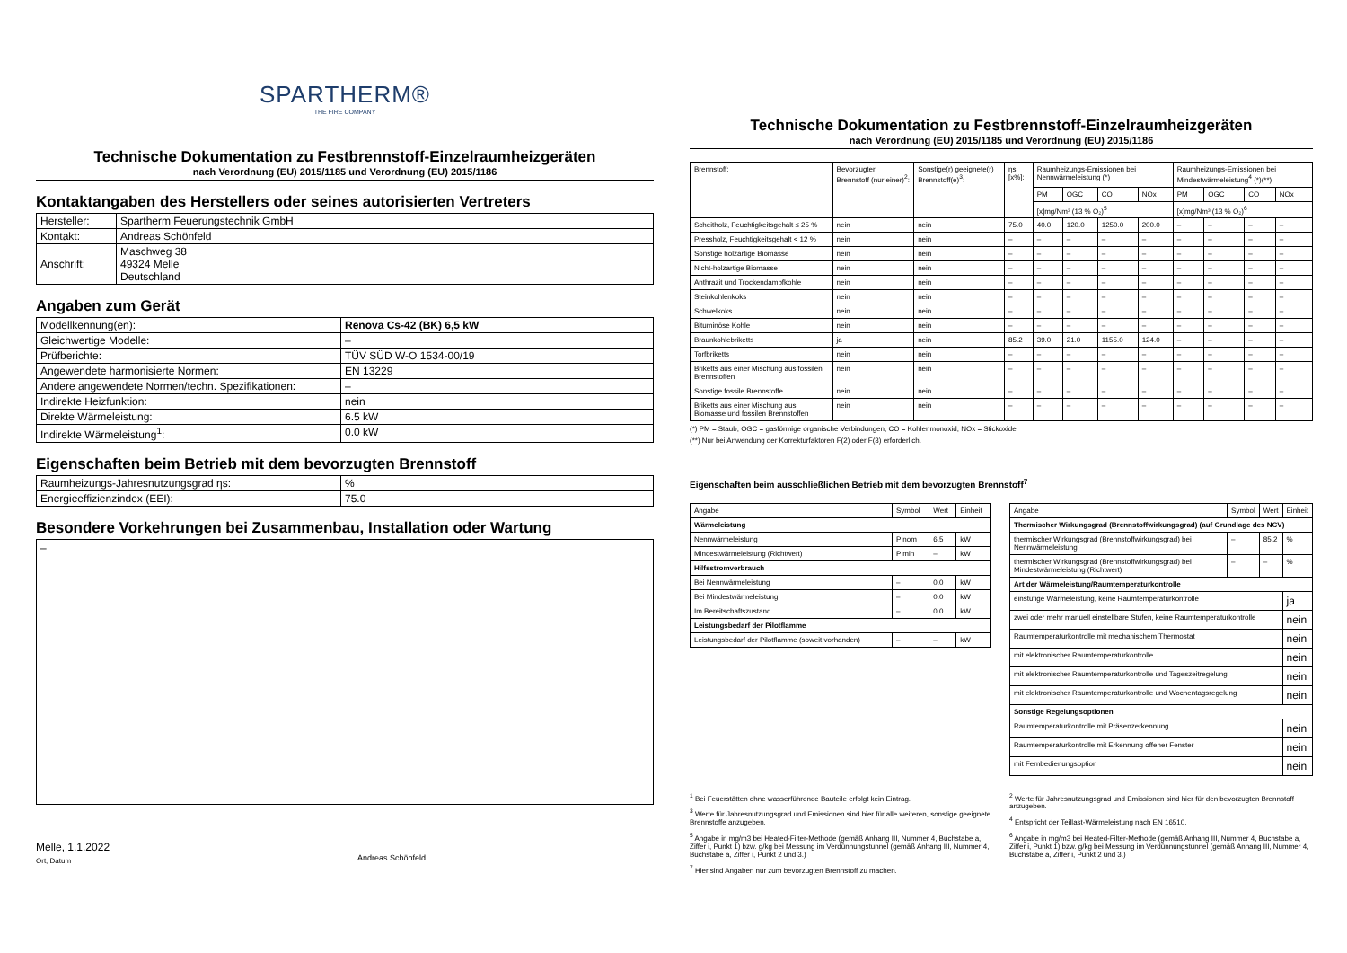SPARTHERM®
THE FIRE COMPANY
Technische Dokumentation zu Festbrennstoff-Einzelraumheizgeräten
nach Verordnung (EU) 2015/1185 und Verordnung (EU) 2015/1186
Kontaktangaben des Herstellers oder seines autorisierten Vertreters
| Hersteller: | Spartherm Feuerungstechnik GmbH |
| Kontakt: | Andreas Schönfeld |
| Anschrift: | Maschweg 38 49324 Melle Deutschland |
Angaben zum Gerät
| Modellkennung(en): | Renova Cs-42 (BK) 6,5 kW |
| Gleichwertige Modelle: | – |
| Prüfberichte: | TÜV SÜD W-O 1534-00/19 |
| Angewendete harmonisierte Normen: | EN 13229 |
| Andere angewendete Normen/techn. Spezifikationen: | – |
| Indirekte Heizfunktion: | nein |
| Direkte Wärmeleistung: | 6.5 kW |
| Indirekte Wärmeleistung<sup>1</sup>: | 0.0 kW |
Eigenschaften beim Betrieb mit dem bevorzugten Brennstoff
| Raumheizungs-Jahresnutzungsgrad ηs: | % |
| Energieeffizienzindex (EEI): | 75.0 |
Besondere Vorkehrungen bei Zusammenbau, Installation oder Wartung
–
Melle, 1.1.2022
Ort, Datum
Andreas Schönfeld
Technische Dokumentation zu Festbrennstoff-Einzelraumheizgeräten
nach Verordnung (EU) 2015/1185 und Verordnung (EU) 2015/1186
| Brennstoff: | Bevorzugter Brennstoff (nur einer)<sup>2</sup>: | Sonstige(r) geeignete(r) Brennstoff(e)<sup>3</sup>: | ηs [x%]: | Raumheizungs-Emissionen bei Nennwärmeleistung (*) | | | | Raumheizungs-Emissionen bei Mindestwärmeleistung<sup>4</sup> (*)(**) | | | |
| --- | --- | --- | --- | --- | --- | --- | --- | --- | --- | --- | --- |
| | | | | PM | OGC | CO | NOx | PM | OGC | CO | NOx |
| | | | | [x]mg/Nm³ (13 % O₂)<sup>5</sup> | | | | [x]mg/Nm³ (13 % O₂)<sup>6</sup> | | | |
| Scheitholz, Feuchtigkeitsgehalt ≤ 25 % | nein | nein | 75.0 | 40.0 | 120.0 | 1250.0 | 200.0 | – | – | – | – |
| Pressholz, Feuchtigkeitsgehalt < 12 % | nein | nein | – | – | – | – | – | – | – | – | – |
| Sonstige holzartige Biomasse | nein | nein | – | – | – | – | – | – | – | – | – |
| Nicht-holzartige Biomasse | nein | nein | – | – | – | – | – | – | – | – | – |
| Anthrazit und Trockendampfkohle | nein | nein | – | – | – | – | – | – | – | – | – |
| Steinkohlenkoks | nein | nein | – | – | – | – | – | – | – | – | – |
| Schwelkoks | nein | nein | – | – | – | – | – | – | – | – | – |
| Bituminöse Kohle | nein | nein | – | – | – | – | – | – | – | – | – |
| Braunkohlebriketts | ja | nein | 85.2 | 39.0 | 21.0 | 1155.0 | 124.0 | – | – | – | – |
| Torfbriketts | nein | nein | – | – | – | – | – | – | – | – | – |
| Briketts aus einer Mischung aus fossilen Brennstoffen | nein | nein | – | – | – | – | – | – | – | – | – |
| Sonstige fossile Brennstoffe | nein | nein | – | – | – | – | – | – | – | – | – |
| Briketts aus einer Mischung aus Biomasse und fossilen Brennstoffen | nein | nein | – | – | – | – | – | – | – | – | – |
(*) PM = Staub, OGC = gasförmige organische Verbindungen, CO = Kohlenmonoxid, NOx = Stickoxide
(**) Nur bei Anwendung der Korrekturfaktoren F(2) oder F(3) erforderlich.
Eigenschaften beim ausschließlichen Betrieb mit dem bevorzugten Brennstoff<sup>7</sup>
| Angabe | Symbol | Wert | Einheit |
| --- | --- | --- | --- |
| Wärmeleistung | | | |
| Nennwärmeleistung | P nom | 6.5 | kW |
| Mindestwärmeleistung (Richtwert) | P min | – | kW |
| Hilfsstromverbrauch | | | |
| Bei Nennwärmeleistung | – | 0.0 | kW |
| Bei Mindestwärmeleistung | – | 0.0 | kW |
| Im Bereitschaftszustand | – | 0.0 | kW |
| Leistungsbedarf der Pilotflamme | | | |
| Leistungsbedarf der Pilotflamme (soweit vorhanden) | – | – | kW |
| Angabe | Symbol | Wert | Einheit |
| --- | --- | --- | --- |
| Thermischer Wirkungsgrad (Brennstoffwirkungsgrad) (auf Grundlage des NCV) | | | |
| thermischer Wirkungsgrad (Brennstoffwirkungsgrad) bei Nennwärmeleistung | – | 85.2 | % |
| thermischer Wirkungsgrad (Brennstoffwirkungsgrad) bei Mindestwärmeleistung (Richtwert) | – | – | % |
| Art der Wärmeleistung/Raumtemperaturkontrolle | | | |
| einstufige Wärmeleistung, keine Raumtemperaturkontrolle | | | ja |
| zwei oder mehr manuell einstellbare Stufen, keine Raumtemperaturkontrolle | | | nein |
| Raumtemperaturkontrolle mit mechanischem Thermostat | | | nein |
| mit elektronischer Raumtemperaturkontrolle | | | nein |
| mit elektronischer Raumtemperaturkontrolle und Tageszeitregelung | | | nein |
| mit elektronischer Raumtemperaturkontrolle und Wochentagsregelung | | | nein |
| Sonstige Regelungsoptionen | | | |
| Raumtemperaturkontrolle mit Präsenzerkennung | | | nein |
| Raumtemperaturkontrolle mit Erkennung offener Fenster | | | nein |
| mit Fernbedienungsoption | | | nein |
<sup>1</sup> Bei Feuerstätten ohne wasserführende Bauteile erfolgt kein Eintrag.
<sup>3</sup> Werte für Jahresnutzungsgrad und Emissionen sind hier für alle weiteren, sonstige geeignete Brennstoffe anzugeben.
<sup>5</sup> Angabe in mg/m3 bei Heated-Filter-Methode (gemäß Anhang III, Nummer 4, Buchstabe a, Ziffer i, Punkt 1) bzw. g/kg bei Messung im Verdünnungstunnel (gemäß Anhang III, Nummer 4, Buchstabe a, Ziffer i, Punkt 2 und 3.)
<sup>7</sup> Hier sind Angaben nur zum bevorzugten Brennstoff zu machen.
<sup>2</sup> Werte für Jahresnutzungsgrad und Emissionen sind hier für den bevorzugten Brennstoff anzugeben.
<sup>4</sup> Entspricht der Teillast-Wärmeleistung nach EN 16510.
<sup>6</sup> Angabe in mg/m3 bei Heated-Filter-Methode (gemäß Anhang III, Nummer 4, Buchstabe a, Ziffer i, Punkt 1) bzw. g/kg bei Messung im Verdünnungstunnel (gemäß Anhang III, Nummer 4, Buchstabe a, Ziffer i, Punkt 2 und 3.)